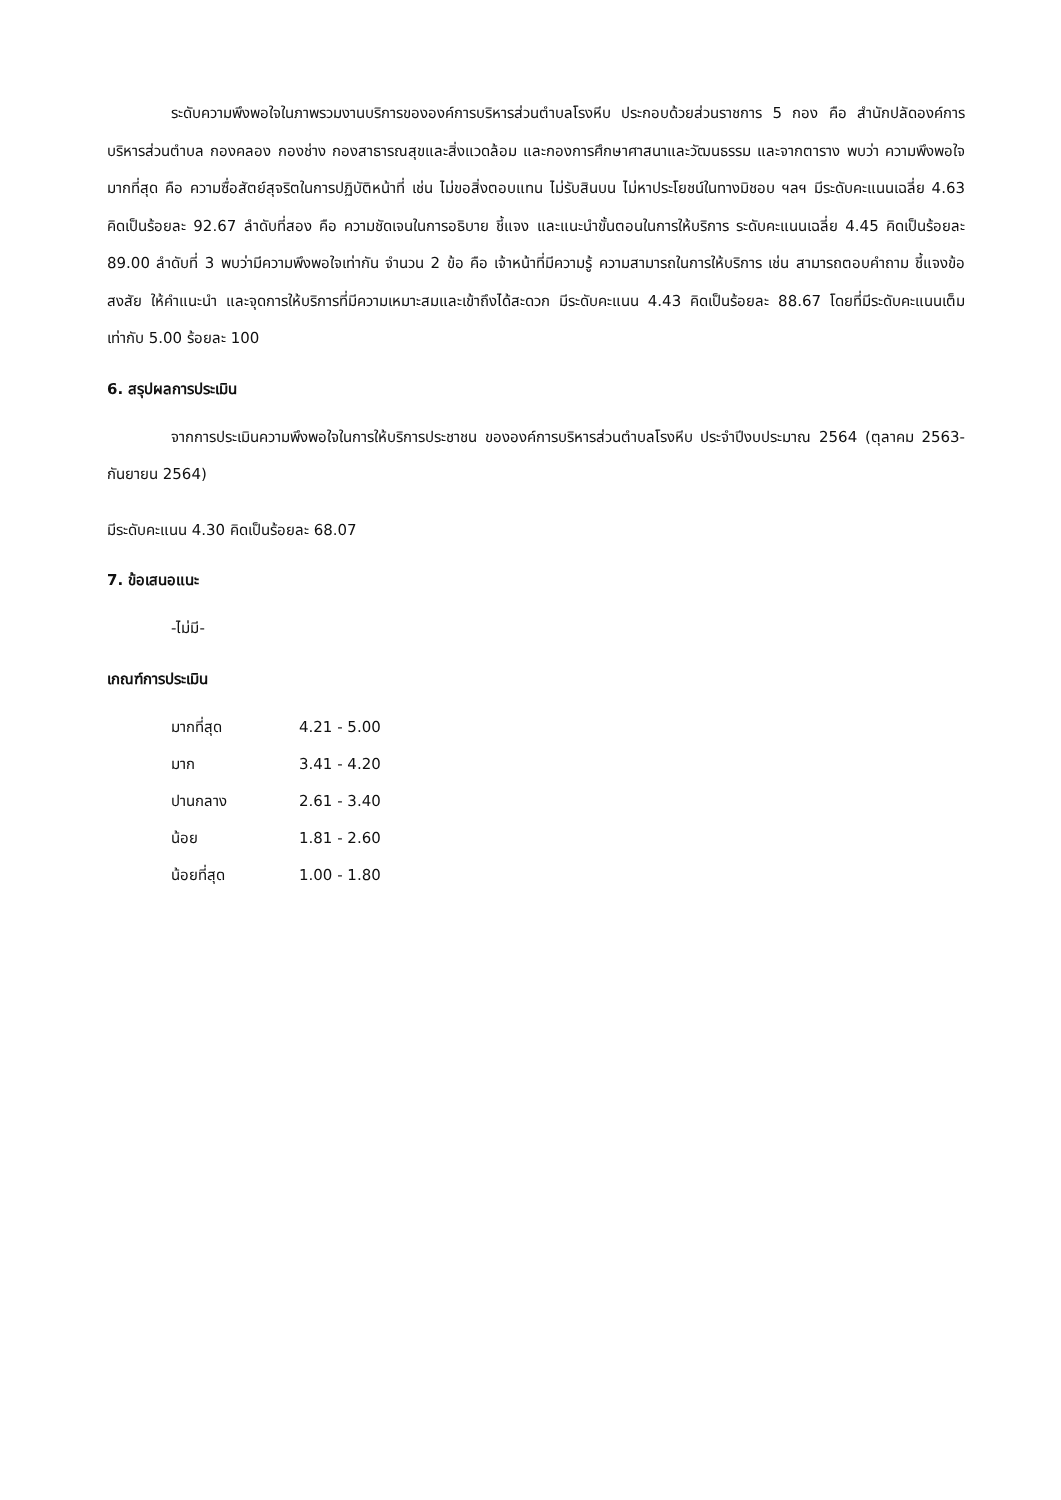ระดับความพึงพอใจในภาพรวมงานบริการขององค์การบริหารส่วนตำบลโรงหีบ ประกอบด้วยส่วนราชการ 5 กอง คือ สำนักปลัดองค์การบริหารส่วนตำบล กองคลอง กองช่าง กองสาธารณสุขและสิ่งแวดล้อม และกองการศึกษาศาสนาและวัฒนธรรม และจากตาราง พบว่า ความพึงพอใจมากที่สุด คือ ความซื่อสัตย์สุจริตในการปฏิบัติหน้าที่ เช่น ไม่ขอสิ่งตอบแทน ไม่รับสินบน ไม่หาประโยชน์ในทางมิชอบ ฯลฯ มีระดับคะแนนเฉลี่ย 4.63 คิดเป็นร้อยละ 92.67 ลำดับที่สอง คือ ความชัดเจนในการอธิบาย ชี้แจง และแนะนำขั้นตอนในการให้บริการ ระดับคะแนนเฉลี่ย 4.45 คิดเป็นร้อยละ 89.00 ลำดับที่ 3 พบว่ามีความพึงพอใจเท่ากัน จำนวน 2 ข้อ คือ เจ้าหน้าที่มีความรู้ ความสามารถในการให้บริการ เช่น สามารถตอบคำถาม ชี้แจงข้อสงสัย ให้คำแนะนำ และจุดการให้บริการที่มีความเหมาะสมและเข้าถึงได้สะดวก มีระดับคะแนน 4.43 คิดเป็นร้อยละ 88.67 โดยที่มีระดับคะแนนเต็มเท่ากับ 5.00 ร้อยละ 100
6. สรุปผลการประเมิน
จากการประเมินความพึงพอใจในการให้บริการประชาชน ขององค์การบริหารส่วนตำบลโรงหีบ ประจำปีงบประมาณ 2564 (ตุลาคม 2563-กันยายน 2564)
มีระดับคะแนน 4.30 คิดเป็นร้อยละ 68.07
7. ข้อเสนอแนะ
-ไม่มี-
เกณฑ์การประเมิน
| มากที่สุด | 4.21 - 5.00 |
| มาก | 3.41 - 4.20 |
| ปานกลาง | 2.61 - 3.40 |
| น้อย | 1.81 - 2.60 |
| น้อยที่สุด | 1.00 - 1.80 |